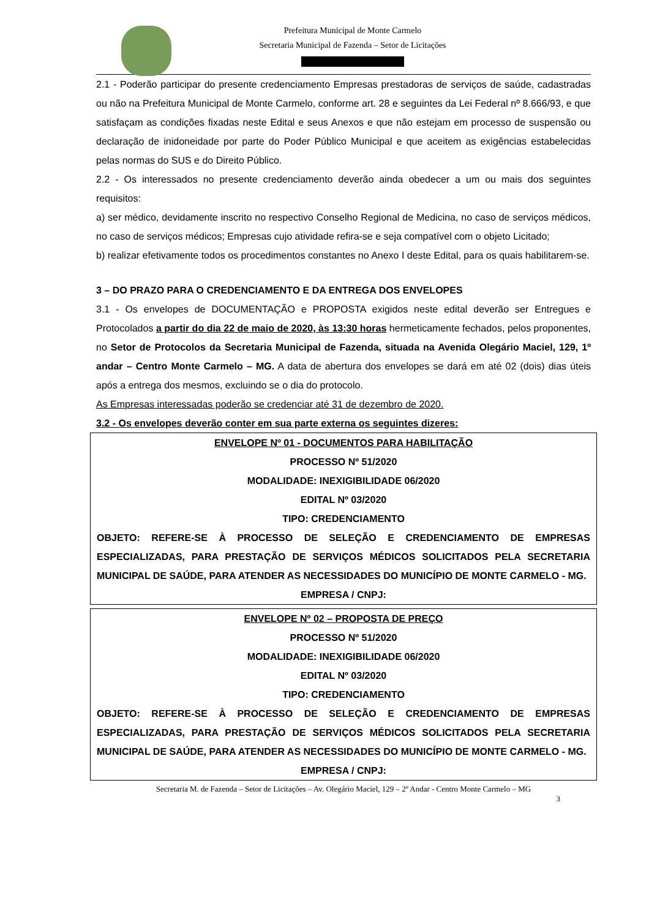Prefeitura Municipal de Monte Carmelo
Secretaria Municipal de Fazenda – Setor de Licitações
2.1 - Poderão participar do presente credenciamento Empresas prestadoras de serviços de saúde, cadastradas ou não na Prefeitura Municipal de Monte Carmelo, conforme art. 28 e seguintes da Lei Federal nº 8.666/93, e que satisfaçam as condições fixadas neste Edital e seus Anexos e que não estejam em processo de suspensão ou declaração de inidoneidade por parte do Poder Público Municipal e que aceitem as exigências estabelecidas pelas normas do SUS e do Direito Público.
2.2 - Os interessados no presente credenciamento deverão ainda obedecer a um ou mais dos seguintes requisitos:
a) ser médico, devidamente inscrito no respectivo Conselho Regional de Medicina, no caso de serviços médicos, no caso de serviços médicos; Empresas cujo atividade refira-se e seja compatível com o objeto Licitado;
b) realizar efetivamente todos os procedimentos constantes no Anexo I deste Edital, para os quais habilitarem-se.
3 – DO PRAZO PARA O CREDENCIAMENTO E DA ENTREGA DOS ENVELOPES
3.1 - Os envelopes de DOCUMENTAÇÃO e PROPOSTA exigidos neste edital deverão ser Entregues e Protocolados a partir do dia 22 de maio de 2020, às 13:30 horas hermeticamente fechados, pelos proponentes, no Setor de Protocolos da Secretaria Municipal de Fazenda, situada na Avenida Olegário Maciel, 129, 1º andar – Centro Monte Carmelo – MG. A data de abertura dos envelopes se dará em até 02 (dois) dias úteis após a entrega dos mesmos, excluindo se o dia do protocolo.
As Empresas interessadas poderão se credenciar até 31 de dezembro de 2020.
3.2 - Os envelopes deverão conter em sua parte externa os seguintes dizeres:
ENVELOPE Nº 01 - DOCUMENTOS PARA HABILITAÇÃO
PROCESSO Nº 51/2020
MODALIDADE: INEXIGIBILIDADE 06/2020
EDITAL Nº 03/2020
TIPO: CREDENCIAMENTO
OBJETO: REFERE-SE À PROCESSO DE SELEÇÃO E CREDENCIAMENTO DE EMPRESAS ESPECIALIZADAS, PARA PRESTAÇÃO DE SERVIÇOS MÉDICOS SOLICITADOS PELA SECRETARIA MUNICIPAL DE SAÚDE, PARA ATENDER AS NECESSIDADES DO MUNICÍPIO DE MONTE CARMELO - MG.
EMPRESA / CNPJ:
ENVELOPE Nº 02 – PROPOSTA DE PREÇO
PROCESSO Nº 51/2020
MODALIDADE: INEXIGIBILIDADE 06/2020
EDITAL Nº 03/2020
TIPO: CREDENCIAMENTO
OBJETO: REFERE-SE À PROCESSO DE SELEÇÃO E CREDENCIAMENTO DE EMPRESAS ESPECIALIZADAS, PARA PRESTAÇÃO DE SERVIÇOS MÉDICOS SOLICITADOS PELA SECRETARIA MUNICIPAL DE SAÚDE, PARA ATENDER AS NECESSIDADES DO MUNICÍPIO DE MONTE CARMELO - MG.
EMPRESA / CNPJ:
Secretaria M. de Fazenda – Setor de Licitações – Av. Olegário Maciel, 129 – 2º Andar - Centro Monte Carmelo – MG
3